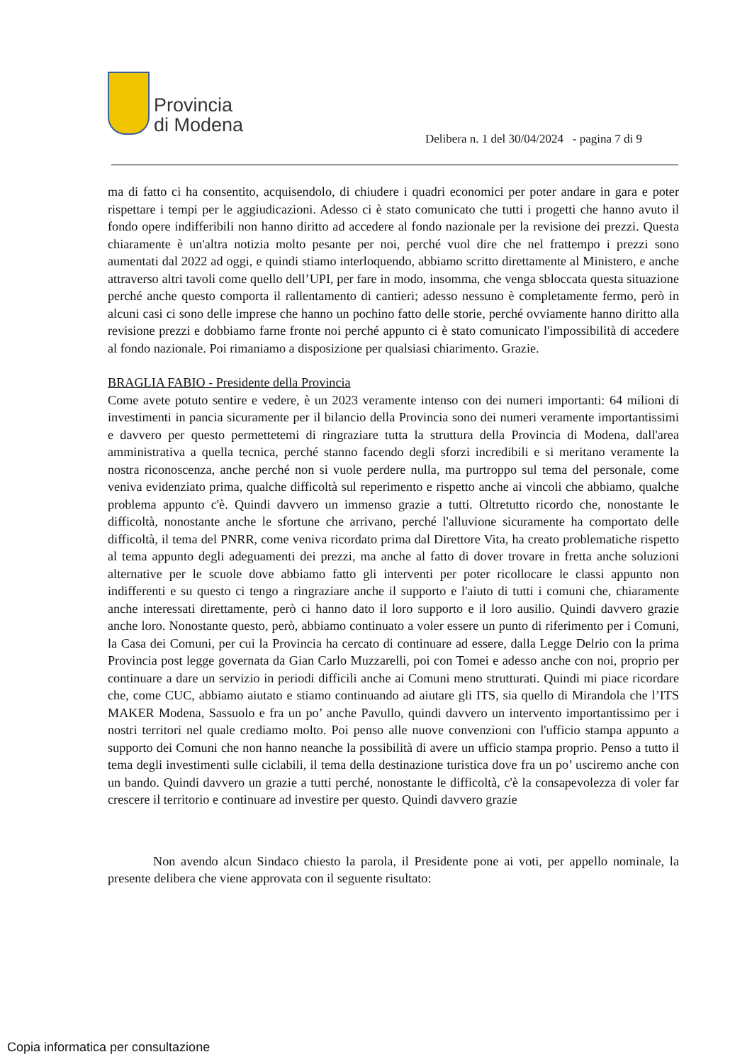Provincia
di Modena
Delibera n. 1 del 30/04/2024 - pagina 7 di 9
ma di fatto ci ha consentito, acquisendolo, di chiudere i quadri economici per poter andare in gara e poter rispettare i tempi per le aggiudicazioni. Adesso ci è stato comunicato che tutti i progetti che hanno avuto il fondo opere indifferibili non hanno diritto ad accedere al fondo nazionale per la revisione dei prezzi. Questa chiaramente è un'altra notizia molto pesante per noi, perché vuol dire che nel frattempo i prezzi sono aumentati dal 2022 ad oggi, e quindi stiamo interloquendo, abbiamo scritto direttamente al Ministero, e anche attraverso altri tavoli come quello dell’UPI, per fare in modo, insomma, che venga sbloccata questa situazione perché anche questo comporta il rallentamento di cantieri; adesso nessuno è completamente fermo, però in alcuni casi ci sono delle imprese che hanno un pochino fatto delle storie, perché ovviamente hanno diritto alla revisione prezzi e dobbiamo farne fronte noi perché appunto ci è stato comunicato l'impossibilità di accedere al fondo nazionale. Poi rimaniamo a disposizione per qualsiasi chiarimento. Grazie.
BRAGLIA FABIO - Presidente della Provincia
Come avete potuto sentire e vedere, è un 2023 veramente intenso con dei numeri importanti: 64 milioni di investimenti in pancia sicuramente per il bilancio della Provincia sono dei numeri veramente importantissimi e davvero per questo permettetemi di ringraziare tutta la struttura della Provincia di Modena, dall'area amministrativa a quella tecnica, perché stanno facendo degli sforzi incredibili e si meritano veramente la nostra riconoscenza, anche perché non si vuole perdere nulla, ma purtroppo sul tema del personale, come veniva evidenziato prima, qualche difficoltà sul reperimento e rispetto anche ai vincoli che abbiamo, qualche problema appunto c'è. Quindi davvero un immenso grazie a tutti. Oltretutto ricordo che, nonostante le difficoltà, nonostante anche le sfortune che arrivano, perché l'alluvione sicuramente ha comportato delle difficoltà, il tema del PNRR, come veniva ricordato prima dal Direttore Vita, ha creato problematiche rispetto al tema appunto degli adeguamenti dei prezzi, ma anche al fatto di dover trovare in fretta anche soluzioni alternative per le scuole dove abbiamo fatto gli interventi per poter ricollocare le classi appunto non indifferenti e su questo ci tengo a ringraziare anche il supporto e l'aiuto di tutti i comuni che, chiaramente anche interessati direttamente, però ci hanno dato il loro supporto e il loro ausilio. Quindi davvero grazie anche loro. Nonostante questo, però, abbiamo continuato a voler essere un punto di riferimento per i Comuni, la Casa dei Comuni, per cui la Provincia ha cercato di continuare ad essere, dalla Legge Delrio con la prima Provincia post legge governata da Gian Carlo Muzzarelli, poi con Tomei e adesso anche con noi, proprio per continuare a dare un servizio in periodi difficili anche ai Comuni meno strutturati. Quindi mi piace ricordare che, come CUC, abbiamo aiutato e stiamo continuando ad aiutare gli ITS, sia quello di Mirandola che l’ITS MAKER Modena, Sassuolo e fra un po’ anche Pavullo, quindi davvero un intervento importantissimo per i nostri territori nel quale crediamo molto. Poi penso alle nuove convenzioni con l'ufficio stampa appunto a supporto dei Comuni che non hanno neanche la possibilità di avere un ufficio stampa proprio. Penso a tutto il tema degli investimenti sulle ciclabili, il tema della destinazione turistica dove fra un po’ usciremo anche con un bando. Quindi davvero un grazie a tutti perché, nonostante le difficoltà, c'è la consapevolezza di voler far crescere il territorio e continuare ad investire per questo. Quindi davvero grazie
Non avendo alcun Sindaco chiesto la parola, il Presidente pone ai voti, per appello nominale, la presente delibera che viene approvata con il seguente risultato:
Copia informatica per consultazione